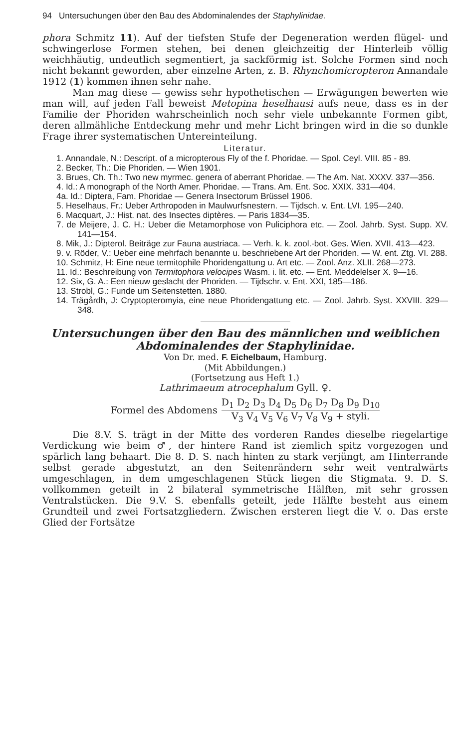94 Untersuchungen über den Bau des Abdominalendes der Staphylinidae.
phora Schmitz 11). Auf der tiefsten Stufe der Degeneration werden flügel- und schwingerlose Formen stehen, bei denen gleichzeitig der Hinterleib völlig weichhäutig, undeutlich segmentiert, ja sackförmig ist. Solche Formen sind noch nicht bekannt geworden, aber einzelne Arten, z. B. Rhynchomicropteron Annandale 1912 (1) kommen ihnen sehr nahe.
Man mag diese — gewiss sehr hypothetischen — Erwägungen bewerten wie man will, auf jeden Fall beweist Metopina heselhausi aufs neue, dass es in der Familie der Phoriden wahrscheinlich noch sehr viele unbekannte Formen gibt, deren allmähliche Entdeckung mehr und mehr Licht bringen wird in die so dunkle Frage ihrer systematischen Untereinteilung.
Literatur.
1. Annandale, N.: Descript. of a micropterous Fly of the f. Phoridae. — Spol. Ceyl. VIII. 85 - 89.
2. Becker, Th.: Die Phoriden. — Wien 1901.
3. Brues, Ch. Th.: Two new myrmec. genera of aberrant Phoridae. — The Am. Nat. XXXV. 337—356.
4. Id.: A monograph of the North Amer. Phoridae. — Trans. Am. Ent. Soc. XXIX. 331—404.
4a. Id.: Diptera, Fam. Phoridae — Genera Insectorum Brüssel 1906.
5. Heselhaus, Fr.: Ueber Arthropoden in Maulwurfsnestern. — Tijdsch. v. Ent. LVI. 195—240.
6. Macquart, J.: Hist. nat. des Insectes diptères. — Paris 1834—35.
7. de Meijere, J. C. H.: Ueber die Metamorphose von Puliciphora etc. — Zool. Jahrb. Syst. Supp. XV. 141—154.
8. Mik, J.: Dipterol. Beiträge zur Fauna austriaca. — Verh. k. k. zool.-bot. Ges. Wien. XVII. 413—423.
9. v. Röder, V.: Ueber eine mehrfach benannte u. beschriebene Art der Phoriden. — W. ent. Ztg. VI. 288.
10. Schmitz, H: Eine neue termitophile Phoridengattung u. Art etc. — Zool. Anz. XLII. 268—273.
11. Id.: Beschreibung von Termitophora velocipes Wasm. i. lit. etc. — Ent. Meddelelser X. 9—16.
12. Six, G. A.: Een nieuw geslacht der Phoriden. — Tijdschr. v. Ent. XXI, 185—186.
13. Strobl, G.: Funde um Seitenstetten. 1880.
14. Trägårdh, J: Cryptopteromyia, eine neue Phoridengattung etc. — Zool. Jahrb. Syst. XXVIII. 329—348.
Untersuchungen über den Bau des männlichen und weiblichen Abdominalendes der Staphylinidae.
Von Dr. med. F. Eichelbaum, Hamburg.
(Mit Abbildungen.)
(Fortsetzung aus Heft 1.)
Lathrimaeum atrocephalum Gyll. ♀.
Formel des Abdomens D<sub>1</sub> D<sub>2</sub> D<sub>3</sub> D<sub>4</sub> D<sub>5</sub> D<sub>6</sub> D<sub>7</sub> D<sub>8</sub> D<sub>9</sub> D<sub>10</sub> V<sub>3</sub> V<sub>4</sub> V<sub>5</sub> V<sub>6</sub> V<sub>7</sub> V<sub>8</sub> V<sub>9</sub> + styli.
Die 8.V. S. trägt in der Mitte des vorderen Randes dieselbe riegelartige Verdickung wie beim ♂, der hintere Rand ist ziemlich spitz vorgezogen und spärlich lang behaart. Die 8. D. S. nach hinten zu stark verjüngt, am Hinterrande selbst gerade abgestutzt, an den Seitenrändern sehr weit ventralwärts umgeschlagen, in dem umgeschlagenen Stück liegen die Stigmata. 9. D. S. vollkommen geteilt in 2 bilateral symmetrische Hälften, mit sehr grossen Ventralstücken. Die 9.V. S. ebenfalls geteilt, jede Hälfte besteht aus einem Grundteil und zwei Fortsatzgliedern. Zwischen ersteren liegt die V. o. Das erste Glied der Fortsätze